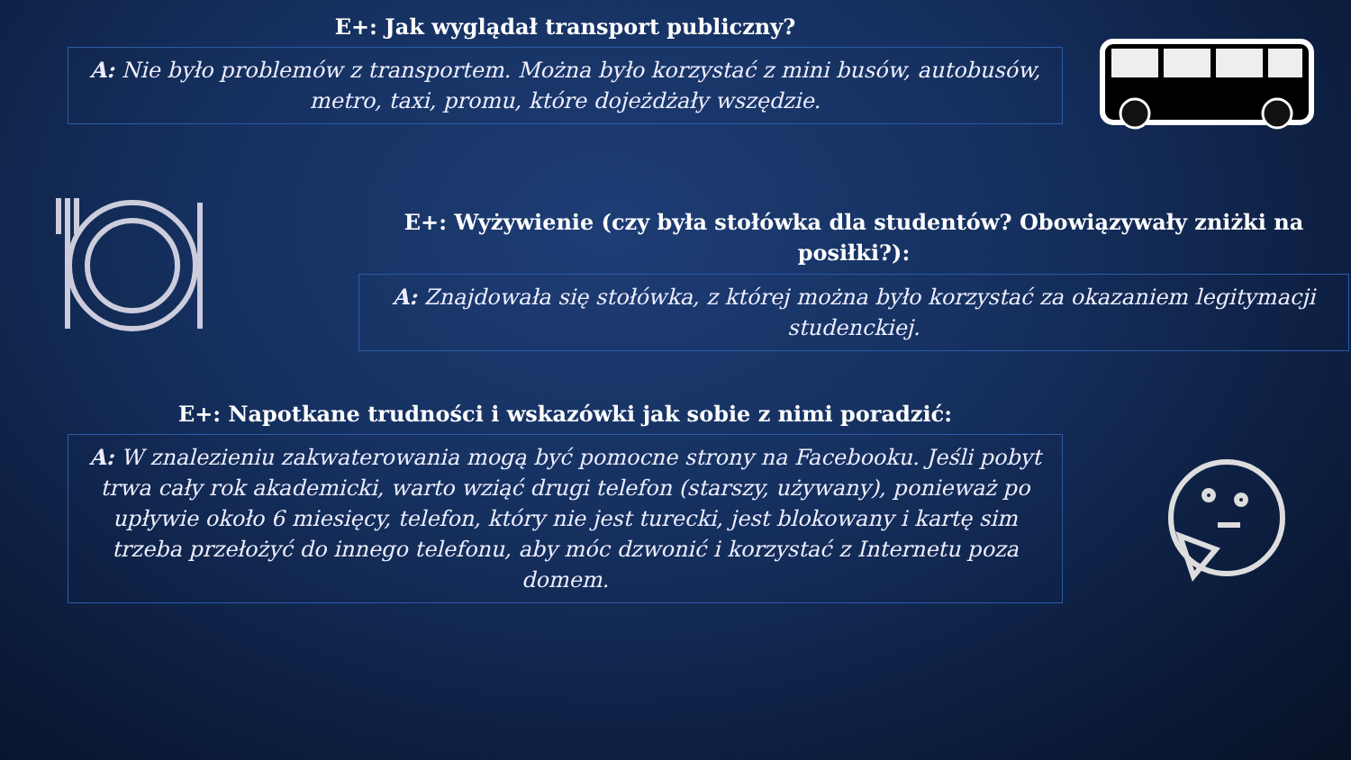E+: Jak wyglądał transport publiczny?
A: Nie było problemów z transportem. Można było korzystać z mini busów, autobusów, metro, taxi, promu, które dojeżdżały wszędzie.
E+: Wyżywienie (czy była stołówka dla studentów? Obowiązywały zniżki na posiłki?):
A: Znajdowała się stołówka, z której można było korzystać za okazaniem legitymacji studenckiej.
E+: Napotkane trudności i wskazówki jak sobie z nimi poradzić:
A: W znalezieniu zakwaterowania mogą być pomocne strony na Facebooku. Jeśli pobyt trwa cały rok akademicki, warto wziąć drugi telefon (starszy, używany), ponieważ po upływie około 6 miesięcy, telefon, który nie jest turecki, jest blokowany i kartę sim trzeba przełożyć do innego telefonu, aby móc dzwonić i korzystać z Internetu poza domem.